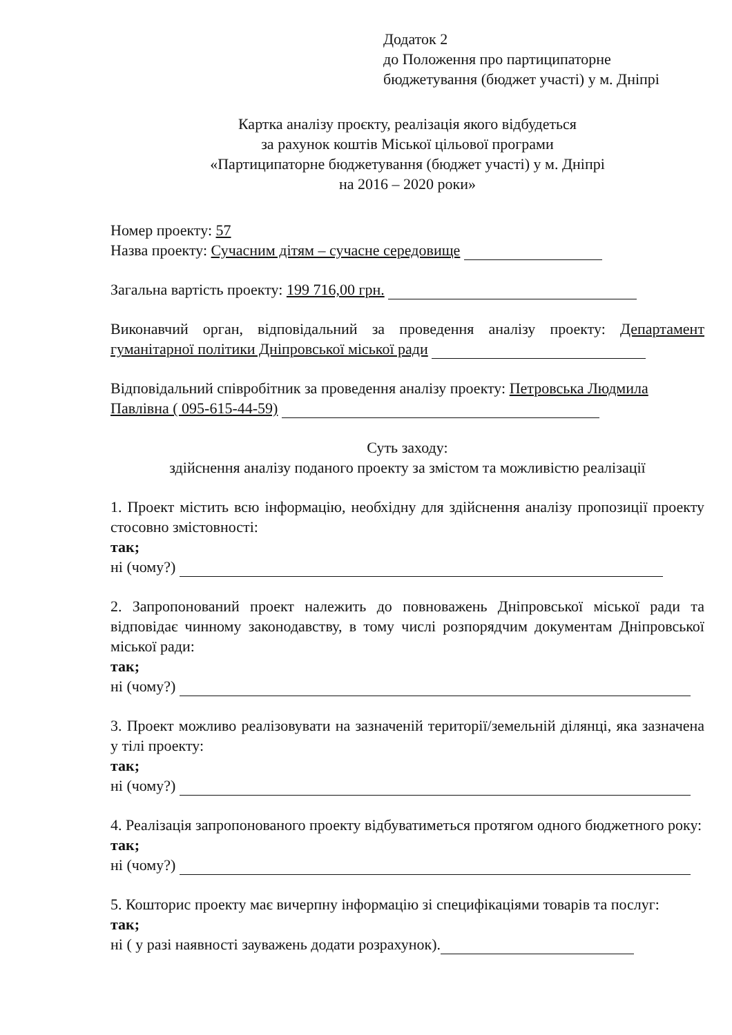Додаток 2
до Положення про партиципаторне
бюджетування (бюджет участі) у м. Дніпрі
Картка аналізу проєкту, реалізація якого відбудеться
за рахунок коштів Міської цільової програми
«Партиципаторне бюджетування (бюджет участі) у м. Дніпрі
на 2016 – 2020 роки»
Номер проекту: 57
Назва проекту: Сучасним дітям – сучасне середовище
Загальна вартість проекту: 199 716,00 грн.
Виконавчий орган, відповідальний за проведення аналізу проекту: Департамент гуманітарної політики Дніпровської міської ради
Відповідальний співробітник за проведення аналізу проекту: Петровська Людмила Павлівна ( 095-615-44-59)
Суть заходу:
здійснення аналізу поданого проекту за змістом та можливістю реалізації
1. Проект містить всю інформацію, необхідну для здійснення аналізу пропозиції проекту стосовно змістовності:
так;
ні (чому?)
2. Запропонований проект належить до повноважень Дніпровської міської ради та відповідає чинному законодавству, в тому числі розпорядчим документам Дніпровської міської ради:
так;
ні (чому?)
3. Проект можливо реалізовувати на зазначеній території/земельній ділянці, яка зазначена у тілі проекту:
так;
ні (чому?)
4. Реалізація запропонованого проекту відбуватиметься протягом одного бюджетного року:
так;
ні (чому?)
5. Кошторис проекту має вичерпну інформацію зі специфікаціями товарів та послуг:
так;
ні ( у разі наявності зауважень додати розрахунок).